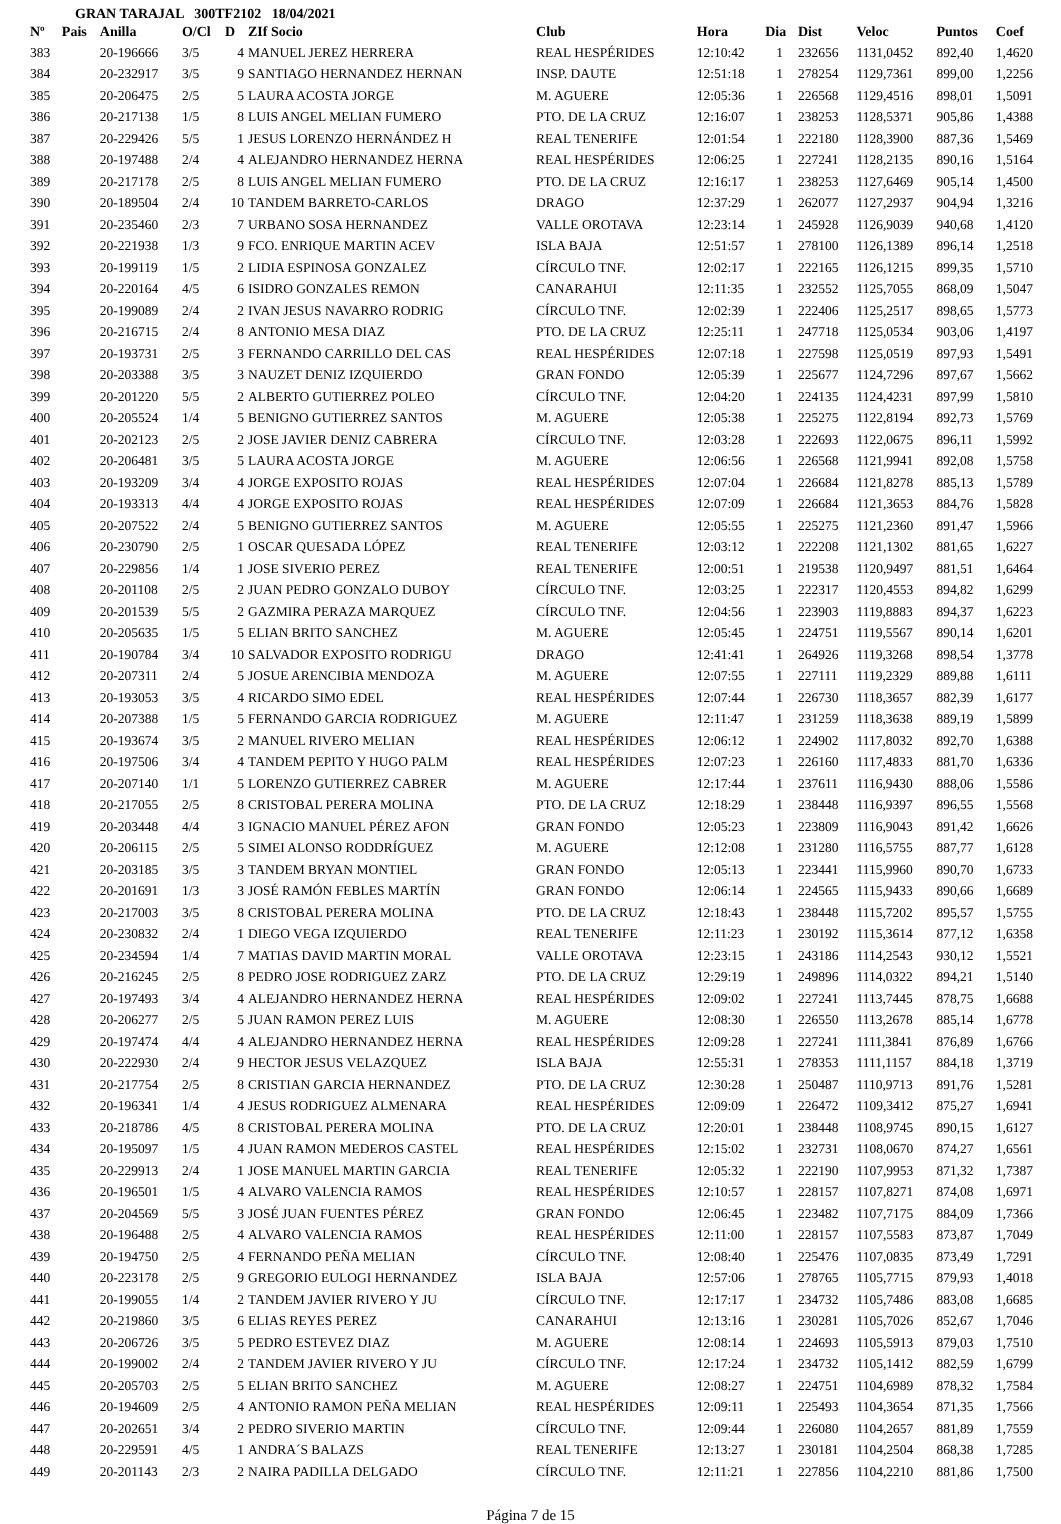GRAN TARAJAL 300TF2102 18/04/2021
| Nº | Pais | Anilla | O/Cl | D | ZIf Socio | Club | Hora | Dia | Dist | Veloc | Puntos | Coef |
| --- | --- | --- | --- | --- | --- | --- | --- | --- | --- | --- | --- | --- |
| 383 | | 20-196666 | 3/5 | 4 | MANUEL JEREZ HERRERA | REAL HESPÉRIDES | 12:10:42 | 1 | 232656 | 1131,0452 | 892,40 | 1,4620 |
| 384 | | 20-232917 | 3/5 | 9 | SANTIAGO HERNANDEZ HERNAN | INSP. DAUTE | 12:51:18 | 1 | 278254 | 1129,7361 | 899,00 | 1,2256 |
| 385 | | 20-206475 | 2/5 | 5 | LAURA ACOSTA JORGE | M. AGUERE | 12:05:36 | 1 | 226568 | 1129,4516 | 898,01 | 1,5091 |
| 386 | | 20-217138 | 1/5 | 8 | LUIS ANGEL MELIAN FUMERO | PTO. DE LA CRUZ | 12:16:07 | 1 | 238253 | 1128,5371 | 905,86 | 1,4388 |
| 387 | | 20-229426 | 5/5 | 1 | JESUS LORENZO HERNÁNDEZ H | REAL TENERIFE | 12:01:54 | 1 | 222180 | 1128,3900 | 887,36 | 1,5469 |
| 388 | | 20-197488 | 2/4 | 4 | ALEJANDRO HERNANDEZ HERNA | REAL HESPÉRIDES | 12:06:25 | 1 | 227241 | 1128,2135 | 890,16 | 1,5164 |
| 389 | | 20-217178 | 2/5 | 8 | LUIS ANGEL MELIAN FUMERO | PTO. DE LA CRUZ | 12:16:17 | 1 | 238253 | 1127,6469 | 905,14 | 1,4500 |
| 390 | | 20-189504 | 2/4 | 10 | TANDEM BARRETO-CARLOS | DRAGO | 12:37:29 | 1 | 262077 | 1127,2937 | 904,94 | 1,3216 |
| 391 | | 20-235460 | 2/3 | 7 | URBANO SOSA HERNANDEZ | VALLE OROTAVA | 12:23:14 | 1 | 245928 | 1126,9039 | 940,68 | 1,4120 |
| 392 | | 20-221938 | 1/3 | 9 | FCO. ENRIQUE MARTIN ACEV | ISLA BAJA | 12:51:57 | 1 | 278100 | 1126,1389 | 896,14 | 1,2518 |
| 393 | | 20-199119 | 1/5 | 2 | LIDIA ESPINOSA GONZALEZ | CÍRCULO TNF. | 12:02:17 | 1 | 222165 | 1126,1215 | 899,35 | 1,5710 |
| 394 | | 20-220164 | 4/5 | 6 | ISIDRO GONZALES REMON | CANARAHUI | 12:11:35 | 1 | 232552 | 1125,7055 | 868,09 | 1,5047 |
| 395 | | 20-199089 | 2/4 | 2 | IVAN JESUS NAVARRO RODRIG | CÍRCULO TNF. | 12:02:39 | 1 | 222406 | 1125,2517 | 898,65 | 1,5773 |
| 396 | | 20-216715 | 2/4 | 8 | ANTONIO MESA DIAZ | PTO. DE LA CRUZ | 12:25:11 | 1 | 247718 | 1125,0534 | 903,06 | 1,4197 |
| 397 | | 20-193731 | 2/5 | 3 | FERNANDO CARRILLO DEL CAS | REAL HESPÉRIDES | 12:07:18 | 1 | 227598 | 1125,0519 | 897,93 | 1,5491 |
| 398 | | 20-203388 | 3/5 | 3 | NAUZET DENIZ IZQUIERDO | GRAN FONDO | 12:05:39 | 1 | 225677 | 1124,7296 | 897,67 | 1,5662 |
| 399 | | 20-201220 | 5/5 | 2 | ALBERTO GUTIERREZ POLEO | CÍRCULO TNF. | 12:04:20 | 1 | 224135 | 1124,4231 | 897,99 | 1,5810 |
| 400 | | 20-205524 | 1/4 | 5 | BENIGNO GUTIERREZ SANTOS | M. AGUERE | 12:05:38 | 1 | 225275 | 1122,8194 | 892,73 | 1,5769 |
| 401 | | 20-202123 | 2/5 | 2 | JOSE JAVIER DENIZ CABRERA | CÍRCULO TNF. | 12:03:28 | 1 | 222693 | 1122,0675 | 896,11 | 1,5992 |
| 402 | | 20-206481 | 3/5 | 5 | LAURA ACOSTA JORGE | M. AGUERE | 12:06:56 | 1 | 226568 | 1121,9941 | 892,08 | 1,5758 |
| 403 | | 20-193209 | 3/4 | 4 | JORGE EXPOSITO ROJAS | REAL HESPÉRIDES | 12:07:04 | 1 | 226684 | 1121,8278 | 885,13 | 1,5789 |
| 404 | | 20-193313 | 4/4 | 4 | JORGE EXPOSITO ROJAS | REAL HESPÉRIDES | 12:07:09 | 1 | 226684 | 1121,3653 | 884,76 | 1,5828 |
| 405 | | 20-207522 | 2/4 | 5 | BENIGNO GUTIERREZ SANTOS | M. AGUERE | 12:05:55 | 1 | 225275 | 1121,2360 | 891,47 | 1,5966 |
| 406 | | 20-230790 | 2/5 | 1 | OSCAR QUESADA LÓPEZ | REAL TENERIFE | 12:03:12 | 1 | 222208 | 1121,1302 | 881,65 | 1,6227 |
| 407 | | 20-229856 | 1/4 | 1 | JOSE SIVERIO PEREZ | REAL TENERIFE | 12:00:51 | 1 | 219538 | 1120,9497 | 881,51 | 1,6464 |
| 408 | | 20-201108 | 2/5 | 2 | JUAN PEDRO GONZALO DUBOY | CÍRCULO TNF. | 12:03:25 | 1 | 222317 | 1120,4553 | 894,82 | 1,6299 |
| 409 | | 20-201539 | 5/5 | 2 | GAZMIRA PERAZA MARQUEZ | CÍRCULO TNF. | 12:04:56 | 1 | 223903 | 1119,8883 | 894,37 | 1,6223 |
| 410 | | 20-205635 | 1/5 | 5 | ELIAN BRITO SANCHEZ | M. AGUERE | 12:05:45 | 1 | 224751 | 1119,5567 | 890,14 | 1,6201 |
| 411 | | 20-190784 | 3/4 | 10 | SALVADOR EXPOSITO RODRIGU | DRAGO | 12:41:41 | 1 | 264926 | 1119,3268 | 898,54 | 1,3778 |
| 412 | | 20-207311 | 2/4 | 5 | JOSUE ARENCIBIA MENDOZA | M. AGUERE | 12:07:55 | 1 | 227111 | 1119,2329 | 889,88 | 1,6111 |
| 413 | | 20-193053 | 3/5 | 4 | RICARDO SIMO EDEL | REAL HESPÉRIDES | 12:07:44 | 1 | 226730 | 1118,3657 | 882,39 | 1,6177 |
| 414 | | 20-207388 | 1/5 | 5 | FERNANDO GARCIA RODRIGUEZ | M. AGUERE | 12:11:47 | 1 | 231259 | 1118,3638 | 889,19 | 1,5899 |
| 415 | | 20-193674 | 3/5 | 2 | MANUEL RIVERO MELIAN | REAL HESPÉRIDES | 12:06:12 | 1 | 224902 | 1117,8032 | 892,70 | 1,6388 |
| 416 | | 20-197506 | 3/4 | 4 | TANDEM PEPITO Y HUGO PALM | REAL HESPÉRIDES | 12:07:23 | 1 | 226160 | 1117,4833 | 881,70 | 1,6336 |
| 417 | | 20-207140 | 1/1 | 5 | LORENZO GUTIERREZ CABRER | M. AGUERE | 12:17:44 | 1 | 237611 | 1116,9430 | 888,06 | 1,5586 |
| 418 | | 20-217055 | 2/5 | 8 | CRISTOBAL PERERA MOLINA | PTO. DE LA CRUZ | 12:18:29 | 1 | 238448 | 1116,9397 | 896,55 | 1,5568 |
| 419 | | 20-203448 | 4/4 | 3 | IGNACIO MANUEL PÉREZ AFON | GRAN FONDO | 12:05:23 | 1 | 223809 | 1116,9043 | 891,42 | 1,6626 |
| 420 | | 20-206115 | 2/5 | 5 | SIMEI ALONSO RODDRÍGUEZ | M. AGUERE | 12:12:08 | 1 | 231280 | 1116,5755 | 887,77 | 1,6128 |
| 421 | | 20-203185 | 3/5 | 3 | TANDEM BRYAN MONTIEL | GRAN FONDO | 12:05:13 | 1 | 223441 | 1115,9960 | 890,70 | 1,6733 |
| 422 | | 20-201691 | 1/3 | 3 | JOSÉ RAMÓN FEBLES MARTÍN | GRAN FONDO | 12:06:14 | 1 | 224565 | 1115,9433 | 890,66 | 1,6689 |
| 423 | | 20-217003 | 3/5 | 8 | CRISTOBAL PERERA MOLINA | PTO. DE LA CRUZ | 12:18:43 | 1 | 238448 | 1115,7202 | 895,57 | 1,5755 |
| 424 | | 20-230832 | 2/4 | 1 | DIEGO VEGA IZQUIERDO | REAL TENERIFE | 12:11:23 | 1 | 230192 | 1115,3614 | 877,12 | 1,6358 |
| 425 | | 20-234594 | 1/4 | 7 | MATIAS DAVID MARTIN MORAL | VALLE OROTAVA | 12:23:15 | 1 | 243186 | 1114,2543 | 930,12 | 1,5521 |
| 426 | | 20-216245 | 2/5 | 8 | PEDRO JOSE RODRIGUEZ ZARZ | PTO. DE LA CRUZ | 12:29:19 | 1 | 249896 | 1114,0322 | 894,21 | 1,5140 |
| 427 | | 20-197493 | 3/4 | 4 | ALEJANDRO HERNANDEZ HERNA | REAL HESPÉRIDES | 12:09:02 | 1 | 227241 | 1113,7445 | 878,75 | 1,6688 |
| 428 | | 20-206277 | 2/5 | 5 | JUAN RAMON PEREZ LUIS | M. AGUERE | 12:08:30 | 1 | 226550 | 1113,2678 | 885,14 | 1,6778 |
| 429 | | 20-197474 | 4/4 | 4 | ALEJANDRO HERNANDEZ HERNA | REAL HESPÉRIDES | 12:09:28 | 1 | 227241 | 1111,3841 | 876,89 | 1,6766 |
| 430 | | 20-222930 | 2/4 | 9 | HECTOR JESUS VELAZQUEZ | ISLA BAJA | 12:55:31 | 1 | 278353 | 1111,1157 | 884,18 | 1,3719 |
| 431 | | 20-217754 | 2/5 | 8 | CRISTIAN GARCIA HERNANDEZ | PTO. DE LA CRUZ | 12:30:28 | 1 | 250487 | 1110,9713 | 891,76 | 1,5281 |
| 432 | | 20-196341 | 1/4 | 4 | JESUS RODRIGUEZ ALMENARA | REAL HESPÉRIDES | 12:09:09 | 1 | 226472 | 1109,3412 | 875,27 | 1,6941 |
| 433 | | 20-218786 | 4/5 | 8 | CRISTOBAL PERERA MOLINA | PTO. DE LA CRUZ | 12:20:01 | 1 | 238448 | 1108,9745 | 890,15 | 1,6127 |
| 434 | | 20-195097 | 1/5 | 4 | JUAN RAMON MEDEROS CASTEL | REAL HESPÉRIDES | 12:15:02 | 1 | 232731 | 1108,0670 | 874,27 | 1,6561 |
| 435 | | 20-229913 | 2/4 | 1 | JOSE MANUEL MARTIN GARCIA | REAL TENERIFE | 12:05:32 | 1 | 222190 | 1107,9953 | 871,32 | 1,7387 |
| 436 | | 20-196501 | 1/5 | 4 | ALVARO VALENCIA RAMOS | REAL HESPÉRIDES | 12:10:57 | 1 | 228157 | 1107,8271 | 874,08 | 1,6971 |
| 437 | | 20-204569 | 5/5 | 3 | JOSÉ JUAN FUENTES PÉREZ | GRAN FONDO | 12:06:45 | 1 | 223482 | 1107,7175 | 884,09 | 1,7366 |
| 438 | | 20-196488 | 2/5 | 4 | ALVARO VALENCIA RAMOS | REAL HESPÉRIDES | 12:11:00 | 1 | 228157 | 1107,5583 | 873,87 | 1,7049 |
| 439 | | 20-194750 | 2/5 | 4 | FERNANDO PEÑA MELIAN | CÍRCULO TNF. | 12:08:40 | 1 | 225476 | 1107,0835 | 873,49 | 1,7291 |
| 440 | | 20-223178 | 2/5 | 9 | GREGORIO EULOGI HERNANDEZ | ISLA BAJA | 12:57:06 | 1 | 278765 | 1105,7715 | 879,93 | 1,4018 |
| 441 | | 20-199055 | 1/4 | 2 | TANDEM JAVIER RIVERO Y JU | CÍRCULO TNF. | 12:17:17 | 1 | 234732 | 1105,7486 | 883,08 | 1,6685 |
| 442 | | 20-219860 | 3/5 | 6 | ELIAS REYES PEREZ | CANARAHUI | 12:13:16 | 1 | 230281 | 1105,7026 | 852,67 | 1,7046 |
| 443 | | 20-206726 | 3/5 | 5 | PEDRO ESTEVEZ DIAZ | M. AGUERE | 12:08:14 | 1 | 224693 | 1105,5913 | 879,03 | 1,7510 |
| 444 | | 20-199002 | 2/4 | 2 | TANDEM JAVIER RIVERO Y JU | CÍRCULO TNF. | 12:17:24 | 1 | 234732 | 1105,1412 | 882,59 | 1,6799 |
| 445 | | 20-205703 | 2/5 | 5 | ELIAN BRITO SANCHEZ | M. AGUERE | 12:08:27 | 1 | 224751 | 1104,6989 | 878,32 | 1,7584 |
| 446 | | 20-194609 | 2/5 | 4 | ANTONIO RAMON PEÑA MELIAN | REAL HESPÉRIDES | 12:09:11 | 1 | 225493 | 1104,3654 | 871,35 | 1,7566 |
| 447 | | 20-202651 | 3/4 | 2 | PEDRO SIVERIO MARTIN | CÍRCULO TNF. | 12:09:44 | 1 | 226080 | 1104,2657 | 881,89 | 1,7559 |
| 448 | | 20-229591 | 4/5 | 1 | ANDRA´S BALAZS | REAL TENERIFE | 12:13:27 | 1 | 230181 | 1104,2504 | 868,38 | 1,7285 |
| 449 | | 20-201143 | 2/3 | 2 | NAIRA PADILLA DELGADO | CÍRCULO TNF. | 12:11:21 | 1 | 227856 | 1104,2210 | 881,86 | 1,7500 |
Página 7 de 15